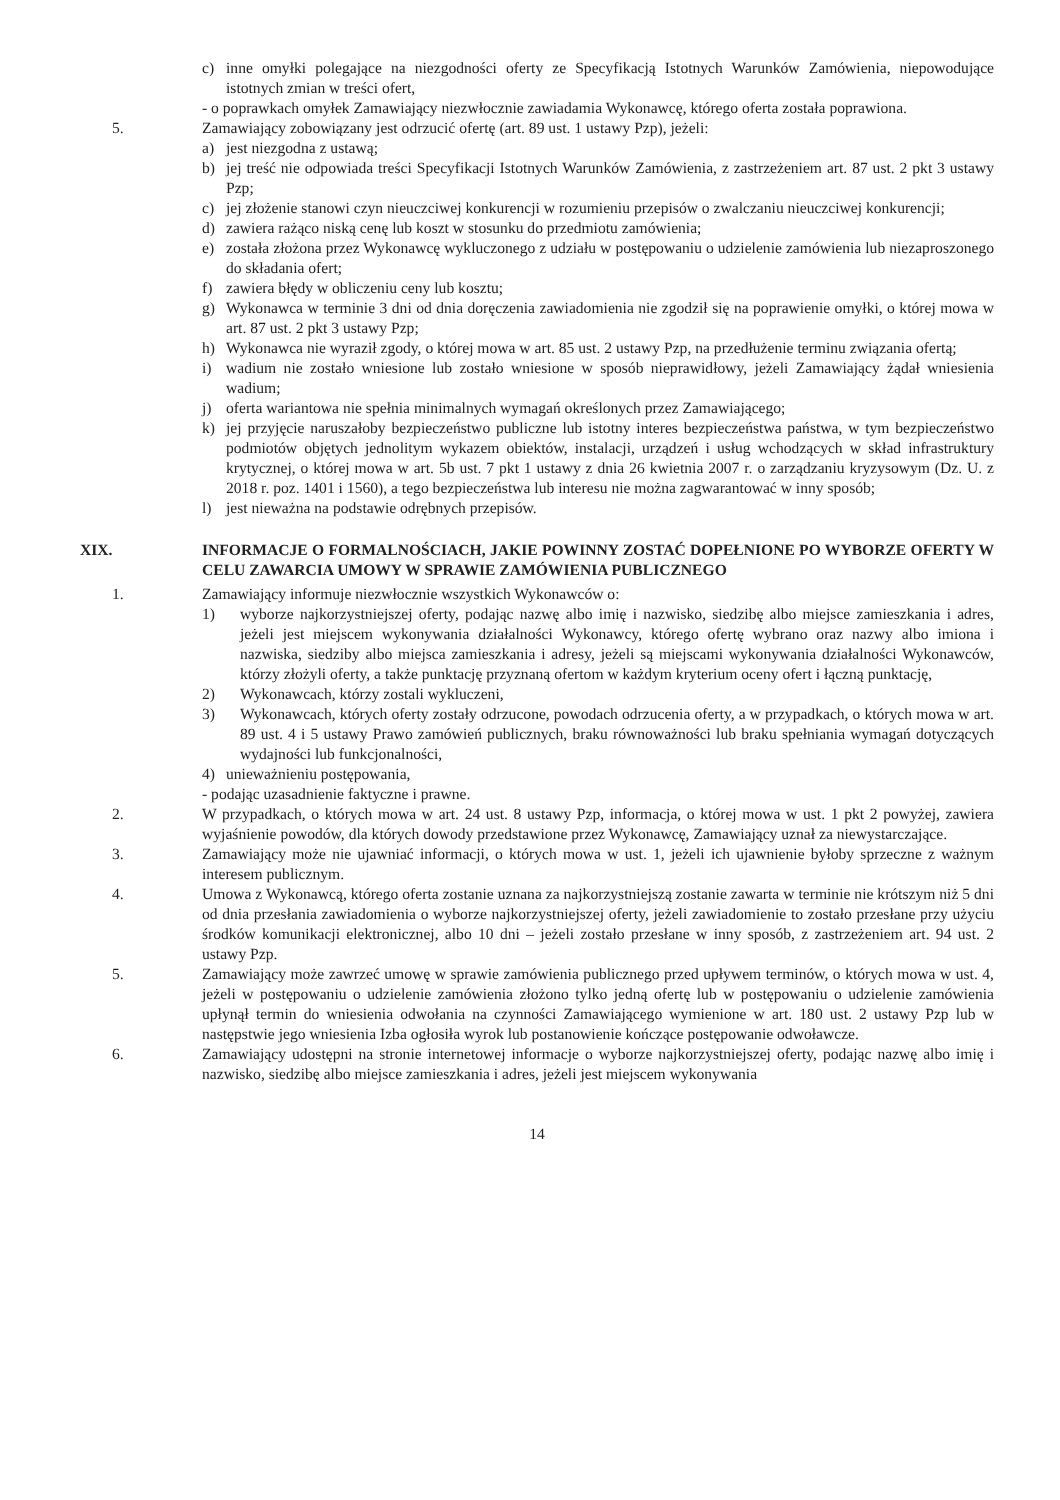c) inne omyłki polegające na niezgodności oferty ze Specyfikacją Istotnych Warunków Zamówienia, niepowodujące istotnych zmian w treści ofert,
- o poprawkach omyłek Zamawiający niezwłocznie zawiadamia Wykonawcę, którego oferta została poprawiona.
5. Zamawiający zobowiązany jest odrzucić ofertę (art. 89 ust. 1 ustawy Pzp), jeżeli:
a) jest niezgodna z ustawą;
b) jej treść nie odpowiada treści Specyfikacji Istotnych Warunków Zamówienia, z zastrzeżeniem art. 87 ust. 2 pkt 3 ustawy Pzp;
c) jej złożenie stanowi czyn nieuczciwej konkurencji w rozumieniu przepisów o zwalczaniu nieuczciwej konkurencji;
d) zawiera rażąco niską cenę lub koszt w stosunku do przedmiotu zamówienia;
e) została złożona przez Wykonawcę wykluczonego z udziału w postępowaniu o udzielenie zamówienia lub niezaproszonego do składania ofert;
f) zawiera błędy w obliczeniu ceny lub kosztu;
g) Wykonawca w terminie 3 dni od dnia doręczenia zawiadomienia nie zgodził się na poprawienie omyłki, o której mowa w art. 87 ust. 2 pkt 3 ustawy Pzp;
h) Wykonawca nie wyraził zgody, o której mowa w art. 85 ust. 2 ustawy Pzp, na przedłużenie terminu związania ofertą;
i) wadium nie zostało wniesione lub zostało wniesione w sposób nieprawidłowy, jeżeli Zamawiający żądał wniesienia wadium;
j) oferta wariantowa nie spełnia minimalnych wymagań określonych przez Zamawiającego;
k) jej przyjęcie naruszałoby bezpieczeństwo publiczne lub istotny interes bezpieczeństwa państwa, w tym bezpieczeństwo podmiotów objętych jednolitym wykazem obiektów, instalacji, urządzeń i usług wchodzących w skład infrastruktury krytycznej, o której mowa w art. 5b ust. 7 pkt 1 ustawy z dnia 26 kwietnia 2007 r. o zarządzaniu kryzysowym (Dz. U. z 2018 r. poz. 1401 i 1560), a tego bezpieczeństwa lub interesu nie można zagwarantować w inny sposób;
l) jest nieważna na podstawie odrębnych przepisów.
XIX. INFORMACJE O FORMALNOŚCIACH, JAKIE POWINNY ZOSTAĆ DOPEŁNIONE PO WYBORZE OFERTY W CELU ZAWARCIA UMOWY W SPRAWIE ZAMÓWIENIA PUBLICZNEGO
1. Zamawiający informuje niezwłocznie wszystkich Wykonawców o:
1) wyborze najkorzystniejszej oferty, podając nazwę albo imię i nazwisko, siedzibę albo miejsce zamieszkania i adres, jeżeli jest miejscem wykonywania działalności Wykonawcy, którego ofertę wybrano oraz nazwy albo imiona i nazwiska, siedziby albo miejsca zamieszkania i adresy, jeżeli są miejscami wykonywania działalności Wykonawców, którzy złożyli oferty, a także punktację przyznaną ofertom w każdym kryterium oceny ofert i łączną punktację,
2) Wykonawcach, którzy zostali wykluczeni,
3) Wykonawcach, których oferty zostały odrzucone, powodach odrzucenia oferty, a w przypadkach, o których mowa w art. 89 ust. 4 i 5 ustawy Prawo zamówień publicznych, braku równoważności lub braku spełniania wymagań dotyczących wydajności lub funkcjonalności,
4) unieważnieniu postępowania,
- podając uzasadnienie faktyczne i prawne.
2. W przypadkach, o których mowa w art. 24 ust. 8 ustawy Pzp, informacja, o której mowa w ust. 1 pkt 2 powyżej, zawiera wyjaśnienie powodów, dla których dowody przedstawione przez Wykonawcę, Zamawiający uznał za niewystarczające.
3. Zamawiający może nie ujawniać informacji, o których mowa w ust. 1, jeżeli ich ujawnienie byłoby sprzeczne z ważnym interesem publicznym.
4. Umowa z Wykonawcą, którego oferta zostanie uznana za najkorzystniejszą zostanie zawarta w terminie nie krótszym niż 5 dni od dnia przesłania zawiadomienia o wyborze najkorzystniejszej oferty, jeżeli zawiadomienie to zostało przesłane przy użyciu środków komunikacji elektronicznej, albo 10 dni – jeżeli zostało przesłane w inny sposób, z zastrzeżeniem art. 94 ust. 2 ustawy Pzp.
5. Zamawiający może zawrzeć umowę w sprawie zamówienia publicznego przed upływem terminów, o których mowa w ust. 4, jeżeli w postępowaniu o udzielenie zamówienia złożono tylko jedną ofertę lub w postępowaniu o udzielenie zamówienia upłynął termin do wniesienia odwołania na czynności Zamawiającego wymienione w art. 180 ust. 2 ustawy Pzp lub w następstwie jego wniesienia Izba ogłosiła wyrok lub postanowienie kończące postępowanie odwoławcze.
6. Zamawiający udostępni na stronie internetowej informacje o wyborze najkorzystniejszej oferty, podając nazwę albo imię i nazwisko, siedzibę albo miejsce zamieszkania i adres, jeżeli jest miejscem wykonywania
14